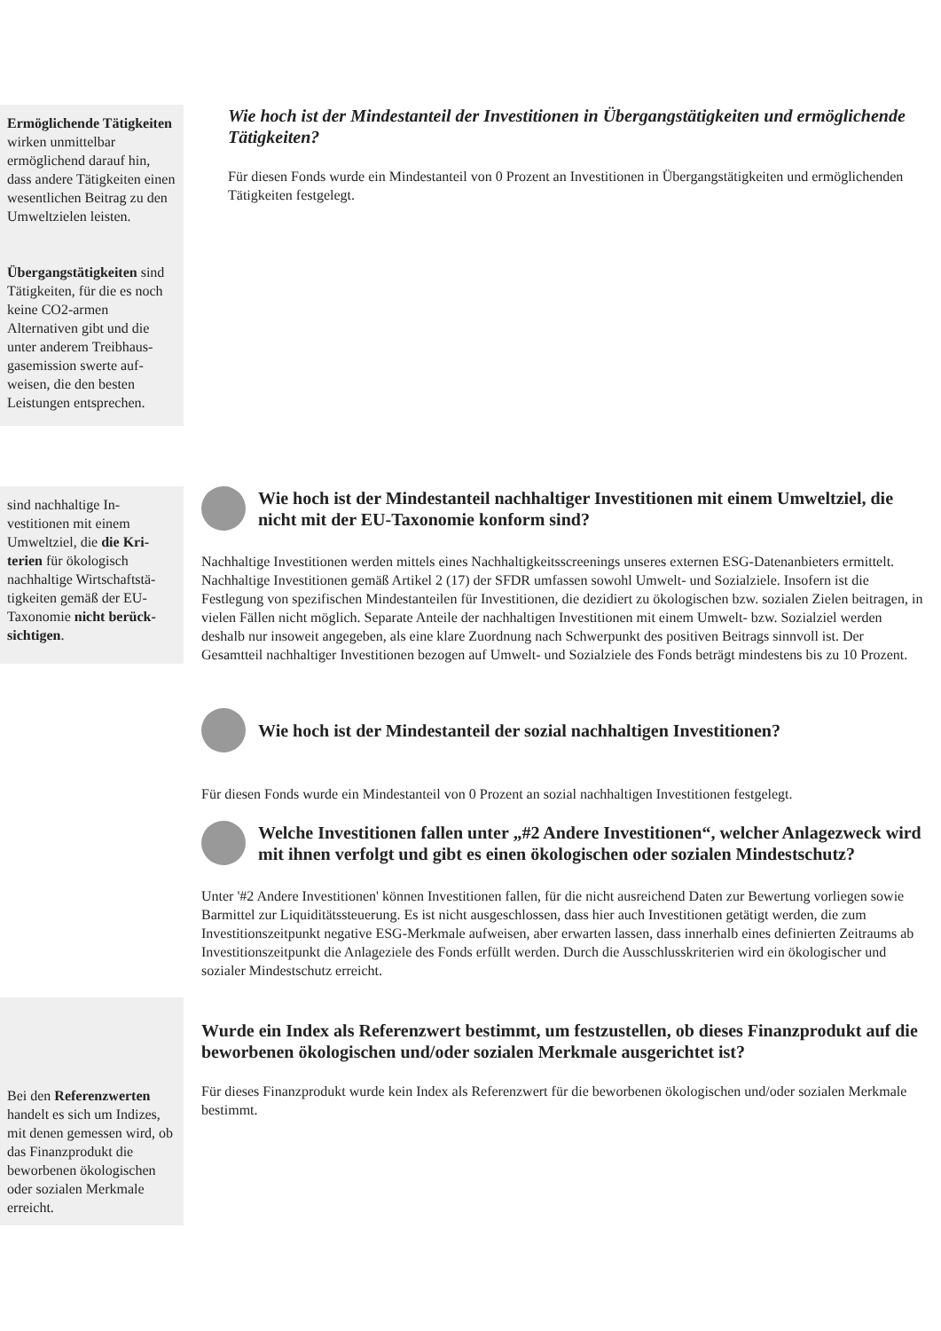Ermöglichende Tätig­keiten wirken unmittelbar ermöglichend darauf hin, dass andere Tätigkeiten einen wesentlichen Bei­trag zu den Umweltzielen leisten.
Übergangstätigkeiten sind Tätigkeiten, für die es noch keine CO2-armen Alternativen gibt und die unter anderem Treibhaus­gasemission swerte auf­weisen, die den besten Leistungen entsprechen.
Wie hoch ist der Mindestanteil der Investitionen in Übergangstätigkeiten und ermöglichende Tätigkeiten?
Für diesen Fonds wurde ein Mindestanteil von 0 Prozent an Investitionen in Übergangstätigkeiten und ermöglichenden Tätigkeiten festgelegt.
sind nachhaltige In­vestitionen mit einem Umweltziel, die die Kri­terien für ökologisch nachhaltige Wirtschaftstä­tigkeiten gemäß der EU-Taxonomie nicht berück­sichtigen.
Wie hoch ist der Mindestanteil nachhaltiger Investitionen mit einem Umweltziel, die nicht mit der EU-Taxonomie konform sind?
Nachhaltige Investitionen werden mittels eines Nachhaltigkeitsscreenings unseres externen ESG-Datenanbieters ermittelt. Nachhaltige Investitionen gemäß Artikel 2 (17) der SFDR umfassen sowohl Umwelt- und Sozialziele. Insofern ist die Festlegung von spezifischen Mindestanteilen für Investitionen, die dezidiert zu ökologischen bzw. sozialen Zielen beitragen, in vielen Fällen nicht möglich. Separate Anteile der nachhaltigen Investitionen mit einem Umwelt- bzw. Sozialziel werden deshalb nur insoweit angegeben, als eine klare Zuordnung nach Schwerpunkt des positiven Beitrags sinnvoll ist. Der Gesamtteil nachhaltiger Investitionen bezogen auf Umwelt- und Sozialziele des Fonds beträgt mindestens bis zu 10 Prozent.
Wie hoch ist der Mindestanteil der sozial nachhaltigen Investitionen?
Für diesen Fonds wurde ein Mindestanteil von 0 Prozent an sozial nachhaltigen Investitionen festgelegt.
Welche Investitionen fallen unter „#2 Andere Investitionen“, welcher Anlagezweck wird mit ihnen verfolgt und gibt es einen ökologischen oder sozialen Mindestschutz?
Unter '#2 Andere Investitionen' können Investitionen fallen, für die nicht ausreichend Daten zur Bewertung vorliegen sowie Barmittel zur Liquiditätssteuerung. Es ist nicht ausgeschlossen, dass hier auch Investitionen getätigt werden, die zum Investitionszeitpunkt negative ESG-Merkmale aufweisen, aber erwarten lassen, dass innerhalb eines definierten Zeitraums ab Investitionszeitpunkt die Anlageziele des Fonds erfüllt werden. Durch die Ausschlusskriterien wird ein ökologischer und sozialer Mindestschutz erreicht.
Bei den Referenzwerten handelt es sich um Indi­zes, mit denen gemessen wird, ob das Finanzpro­dukt die beworbenen öko­logischen oder sozialen Merkmale erreicht.
Wurde ein Index als Referenzwert bestimmt, um festzustellen, ob dieses Finanzprodukt auf die beworbenen ökologischen und/oder sozialen Merkmale ausgerichtet ist?
Für dieses Finanzprodukt wurde kein Index als Referenzwert für die beworbenen ökologischen und/oder sozialen Merkmale bestimmt.